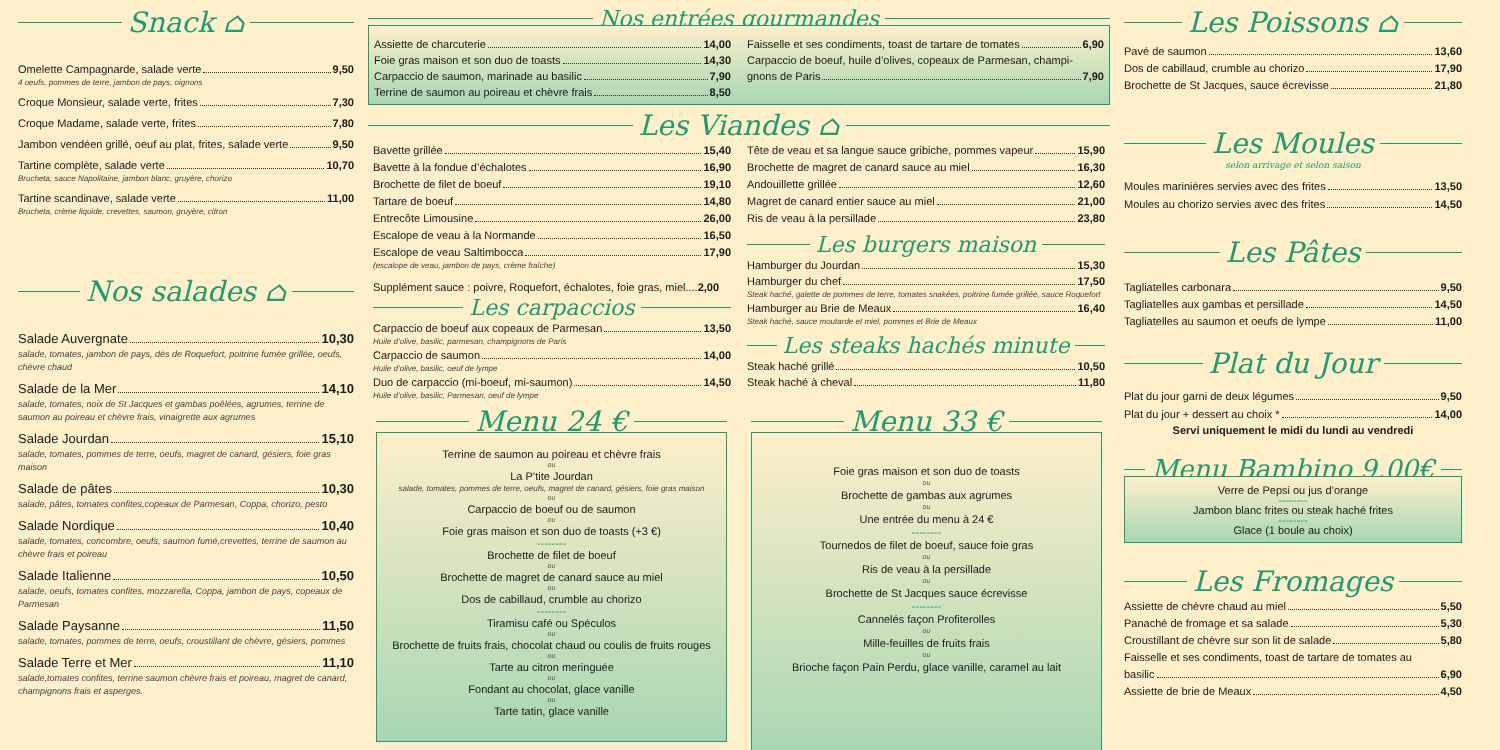Snack ⌂
Omelette Campagnarde, salade verte 9,50
4 oeufs, pommes de terre, jambon de pays, oignons
Croque Monsieur, salade verte, frites 7,30
Croque Madame, salade verte, frites 7,80
Jambon vendéen grillé, oeuf au plat, frites, salade verte 9,50
Tartine complète, salade verte 10,70
Brucheta, sauce Napolitaine, jambon blanc, gruyère, chorizo
Tartine scandinave, salade verte 11,00
Brucheta, crème liquide, crevettes, saumon, gruyère, citron
Nos salades ⌂
Salade Auvergnate 10,30
salade, tomates, jambon de pays, dés de Roquefort, poitrine fumée grillée, oeufs, chèvre chaud
Salade de la Mer 14,10
salade, tomates, noix de St Jacques et gambas poêlées, agrumes, terrine de saumon au poireau et chèvre frais, vinaigrette aux agrumes
Salade Jourdan 15,10
salade, tomates, pommes de terre, oeufs, magret de canard, gésiers, foie gras maison
Salade de pâtes 10,30
salade, pâtes, tomates confites,copeaux de Parmesan, Coppa, chorizo, pesto
Salade Nordique 10,40
salade, tomates, concombre, oeufs, saumon fumé,crevettes, terrine de saumon au chèvre frais et poireau
Salade Italienne 10,50
salade, oeufs, tomates confites, mozzarella, Coppa, jambon de pays, copeaux de Parmesan
Salade Paysanne 11,50
salade, tomates, pommes de terre, oeufs, croustillant de chèvre, gésiers, pommes
Salade Terre et Mer 11,10
salade,tomates confites, terrine saumon chèvre frais et poireau, magret de canard, champignons frais et asperges.
Nos entrées gourmandes
Assiette de charcuterie 14,00
Foie gras maison et son duo de toasts 14,30
Carpaccio de saumon, marinade au basilic 7,90
Terrine de saumon au poireau et chèvre frais 8,50
Faisselle et ses condiments, toast de tartare de tomates 6,90
Carpaccio de boeuf, huile d’olives, copeaux de Parmesan, champi-
gnons de Paris 7,90
Les Viandes ⌂
Bavette grillée 15,40
Bavette à la fondue d’échalotes 16,90
Brochette de filet de boeuf 19,10
Tartare de boeuf 14,80
Entrecôte Limousine 26,00
Escalope de veau à la Normande 16,50
Escalope de veau Saltimbocca 17,90
(escalope de veau, jambon de pays, crème fraîche)
Supplément sauce : poivre, Roquefort, échalotes, foie gras, miel.... 2,00
Les carpaccios
Carpaccio de boeuf aux copeaux de Parmesan 13,50
Huile d’olive, basilic, parmesan, champignons de Paris
Carpaccio de saumon 14,00
Huile d’olive, basilic, oeuf de lympe
Duo de carpaccio (mi-boeuf, mi-saumon) 14,50
Huile d’olive, basilic, Parmesan, oeuf de lympe
Tête de veau et sa langue sauce gribiche, pommes vapeur 15,90
Brochette de magret de canard sauce au miel 16,30
Andouillette grillée 12,60
Magret de canard entier sauce au miel 21,00
Ris de veau à la persillade 23,80
Les burgers maison
Hamburger du Jourdan 15,30
Hamburger du chef 17,50
Steak haché, galette de pommes de terre, tomates snakées, poitrine fumée grillée, sauce Roquefort
Hamburger au Brie de Meaux 16,40
Steak haché, sauce moutarde et miel, pommes et Brie de Meaux
Les steaks hachés minute
Steak haché grillé 10,50
Steak haché à cheval 11,80
Menu 24 €
Terrine de saumon au poireau et chèvre frais
ou
La P’tite Jourdan
salade, tomates, pommes de terre, oeufs, magret de canard, gésiers, foie gras maison
ou
Carpaccio de boeuf ou de saumon
ou
Foie gras maison et son duo de toasts (+3 €)
--------
Brochette de filet de boeuf
ou
Brochette de magret de canard sauce au miel
ou
Dos de cabillaud, crumble au chorizo
--------
Tiramisu café ou Spéculos
ou
Brochette de fruits frais, chocolat chaud ou coulis de fruits rouges
ou
Tarte au citron meringuée
ou
Fondant au chocolat, glace vanille
ou
Tarte tatin, glace vanille
Menu 33 €
Foie gras maison et son duo de toasts
ou
Brochette de gambas aux agrumes
ou
Une entrée du menu à 24 €
--------
Tournedos de filet de boeuf, sauce foie gras
ou
Ris de veau à la persillade
ou
Brochette de St Jacques sauce écrevisse
--------
Cannelés façon Profiterolles
ou
Mille-feuilles de fruits frais
ou
Brioche façon Pain Perdu, glace vanille, caramel au lait
Les Poissons ⌂
Pavé de saumon 13,60
Dos de cabillaud, crumble au chorizo 17,90
Brochette de St Jacques, sauce écrevisse 21,80
Les Moules
selon arrivage et selon saison
Moules marinières servies avec des frites 13,50
Moules au chorizo servies avec des frites 14,50
Les Pâtes
Tagliatelles carbonara 9,50
Tagliatelles aux gambas et persillade 14,50
Tagliatelles au saumon et oeufs de lympe 11,00
Plat du Jour
Plat du jour garni de deux légumes 9,50
Plat du jour + dessert au choix * 14,00
Servi uniquement le midi du lundi au vendredi
Menu Bambino 9,00€
Verre de Pepsi ou jus d’orange
--------
Jambon blanc frites ou steak haché frites
--------
Glace (1 boule au choix)
Les Fromages
Assiette de chèvre chaud au miel 5,50
Panaché de fromage et sa salade 5,30
Croustillant de chèvre sur son lit de salade 5,80
Faisselle et ses condiments, toast de tartare de tomates au
basilic 6,90
Assiette de brie de Meaux 4,50